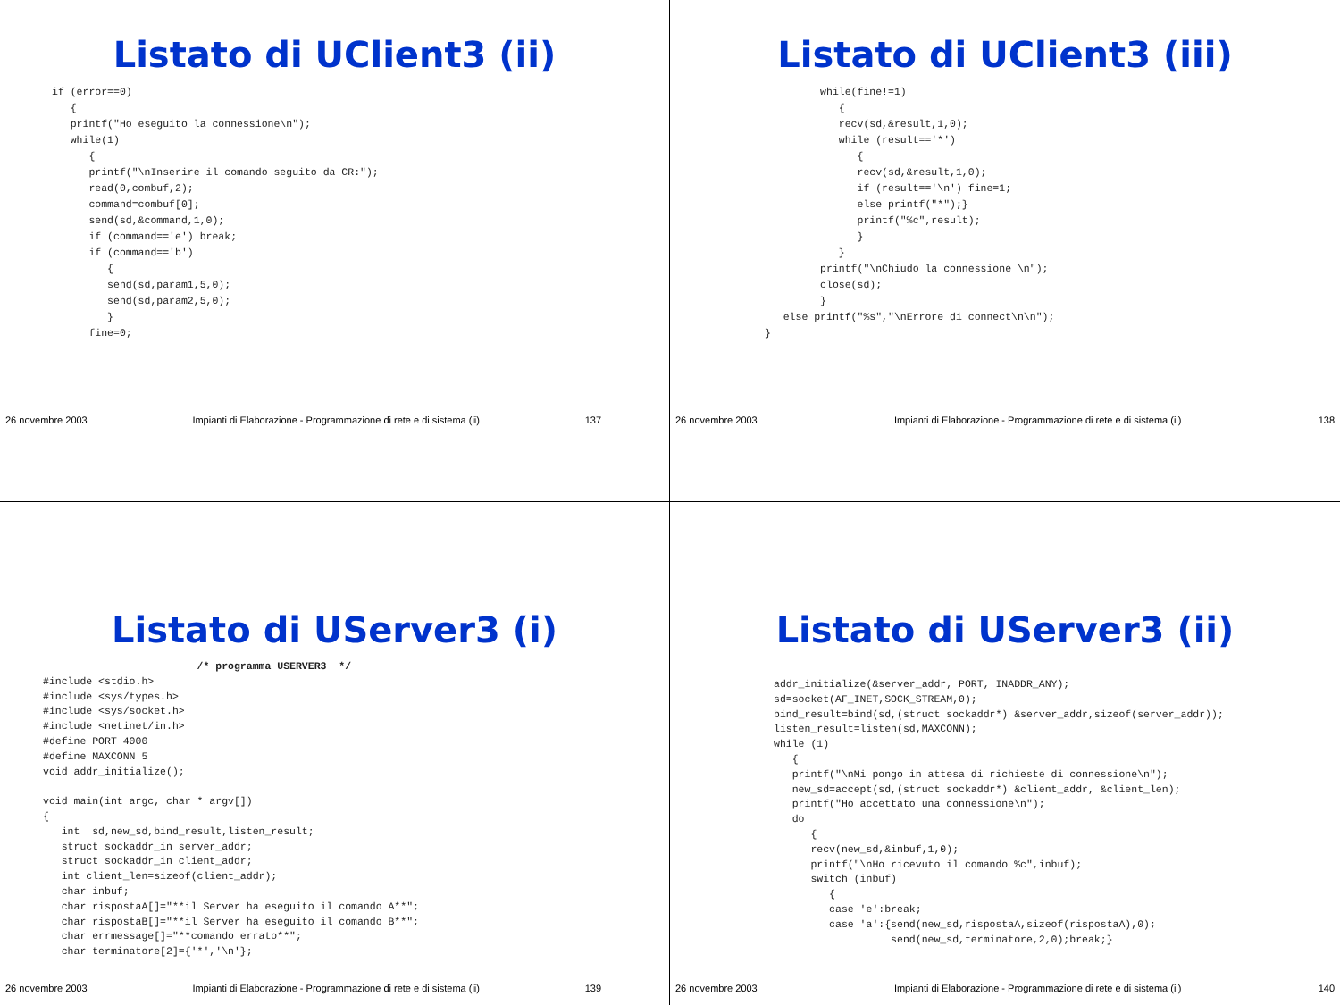Listato di UClient3 (ii)
if (error==0)
   {
   printf("Ho eseguito la connessione\n");
   while(1)
      {
      printf("\nInserire il comando seguito da CR:");
      read(0,combuf,2);
      command=combuf[0];
      send(sd,&command,1,0);
      if (command=='e') break;
      if (command=='b')
         {
         send(sd,param1,5,0);
         send(sd,param2,5,0);
         }
      fine=0;
26 novembre 2003 Impianti di Elaborazione - Programmazione di rete e di sistema (ii) 137
Listato di UClient3 (iii)
         while(fine!=1)
            {
            recv(sd,&result,1,0);
            while (result=='*')
               {
               recv(sd,&result,1,0);
               if (result=='\n') fine=1;
               else printf("*");}
               printf("%c",result);
               }
            }
         printf("\nChiudo la connessione \n");
         close(sd);
         }
   else printf("%s","\nErrore di connect\n\n");
}
26 novembre 2003 Impianti di Elaborazione - Programmazione di rete e di sistema (ii) 138
Listato di UServer3 (i)
                         /* programma USERVER3  */
#include <stdio.h>
#include <sys/types.h>
#include <sys/socket.h>
#include <netinet/in.h>
#define PORT 4000
#define MAXCONN 5
void addr_initialize();

void main(int argc, char * argv[])
{
   int  sd,new_sd,bind_result,listen_result;
   struct sockaddr_in server_addr;
   struct sockaddr_in client_addr;
   int client_len=sizeof(client_addr);
   char inbuf;
   char rispostaA[]="**il Server ha eseguito il comando A**";
   char rispostaB[]="**il Server ha eseguito il comando B**";
   char errmessage[]="**comando errato**";
   char terminatore[2]={'*','\n'};
26 novembre 2003 Impianti di Elaborazione - Programmazione di rete e di sistema (ii) 139
Listato di UServer3 (ii)
addr_initialize(&server_addr, PORT, INADDR_ANY);
sd=socket(AF_INET,SOCK_STREAM,0);
bind_result=bind(sd,(struct sockaddr*) &server_addr,sizeof(server_addr));
listen_result=listen(sd,MAXCONN);
while (1)
   {
   printf("\nMi pongo in attesa di richieste di connessione\n");
   new_sd=accept(sd,(struct sockaddr*) &client_addr, &client_len);
   printf("Ho accettato una connessione\n");
   do
      {
      recv(new_sd,&inbuf,1,0);
      printf("\nHo ricevuto il comando %c",inbuf);
      switch (inbuf)
         {
         case 'e':break;
         case 'a':{send(new_sd,rispostaA,sizeof(rispostaA),0);
                   send(new_sd,terminatore,2,0);break;}
26 novembre 2003 Impianti di Elaborazione - Programmazione di rete e di sistema (ii) 140